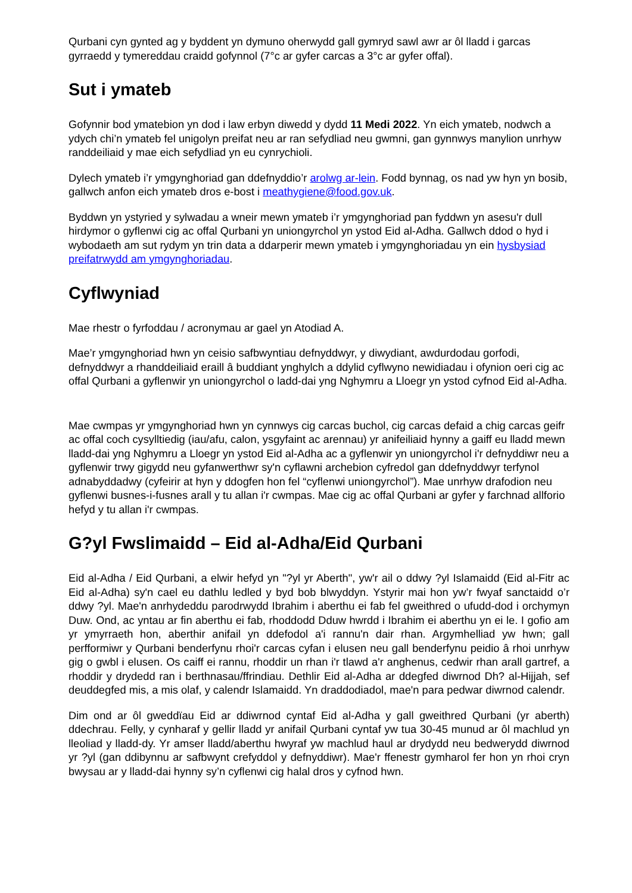Qurbani cyn gynted ag y byddent yn dymuno oherwydd gall gymryd sawl awr ar ôl lladd i garcas gyrraedd y tymereddau craidd gofynnol (7°c ar gyfer carcas a 3°c ar gyfer offal).
Sut i ymateb
Gofynnir bod ymatebion yn dod i law erbyn diwedd y dydd 11 Medi 2022. Yn eich ymateb, nodwch a ydych chi’n ymateb fel unigolyn preifat neu ar ran sefydliad neu gwmni, gan gynnwys manylion unrhyw randdeiliaid y mae eich sefydliad yn eu cynrychioli.
Dylech ymateb i’r ymgynghoriad gan ddefnyddio’r arolwg ar-lein. Fodd bynnag, os nad yw hyn yn bosib, gallwch anfon eich ymateb dros e-bost i meathygiene@food.gov.uk.
Byddwn yn ystyried y sylwadau a wneir mewn ymateb i’r ymgynghoriad pan fyddwn yn asesu'r dull hirdymor o gyflenwi cig ac offal Qurbani yn uniongyrchol yn ystod Eid al-Adha. Gallwch ddod o hyd i wybodaeth am sut rydym yn trin data a ddarperir mewn ymateb i ymgynghoriadau yn ein hysbysiad preifatrwydd am ymgynghoriadau.
Cyflwyniad
Mae rhestr o fyrfoddau / acronymau ar gael yn Atodiad A.
Mae’r ymgynghoriad hwn yn ceisio safbwyntiau defnyddwyr, y diwydiant, awdurdodau gorfodi, defnyddwyr a rhanddeiliaid eraill â buddiant ynghylch a ddylid cyflwyno newidiadau i ofynion oeri cig ac offal Qurbani a gyflenwir yn uniongyrchol o ladd-dai yng Nghymru a Lloegr yn ystod cyfnod Eid al-Adha.
Mae cwmpas yr ymgynghoriad hwn yn cynnwys cig carcas buchol, cig carcas defaid a chig carcas geifr ac offal coch cysylltiedig (iau/afu, calon, ysgyfaint ac arennau) yr anifeiliaid hynny a gaiff eu lladd mewn lladd-dai yng Nghymru a Lloegr yn ystod Eid al-Adha ac a gyflenwir yn uniongyrchol i'r defnyddiwr neu a gyflenwir trwy gigydd neu gyfanwerthwr sy'n cyflawni archebion cyfredol gan ddefnyddwyr terfynol adnabyddadwy (cyfeirir at hyn y ddogfen hon fel “cyflenwi uniongyrchol”). Mae unrhyw drafodion neu gyflenwi busnes-i-fusnes arall y tu allan i'r cwmpas. Mae cig ac offal Qurbani ar gyfer y farchnad allforio hefyd y tu allan i'r cwmpas.
G?yl Fwslimaidd – Eid al-Adha/Eid Qurbani
Eid al-Adha / Eid Qurbani, a elwir hefyd yn "?yl yr Aberth", yw'r ail o ddwy ?yl Islamaidd (Eid al-Fitr ac Eid al-Adha) sy'n cael eu dathlu ledled y byd bob blwyddyn. Ystyrir mai hon yw’r fwyaf sanctaidd o’r ddwy ?yl. Mae'n anrhydeddu parodrwydd Ibrahim i aberthu ei fab fel gweithred o ufudd-dod i orchymyn Duw. Ond, ac yntau ar fin aberthu ei fab, rhoddodd Dduw hwrdd i Ibrahim ei aberthu yn ei le. I gofio am yr ymyrraeth hon, aberthir anifail yn ddefodol a'i rannu'n dair rhan. Argymhelliad yw hwn; gall perfformiwr y Qurbani benderfynu rhoi'r carcas cyfan i elusen neu gall benderfynu peidio â rhoi unrhyw gig o gwbl i elusen. Os caiff ei rannu, rhoddir un rhan i'r tlawd a'r anghenus, cedwir rhan arall gartref, a rhoddir y drydedd ran i berthnasau/ffrindiau. Dethlir Eid al-Adha ar ddegfed diwrnod Dh? al-Hijjah, sef deuddegfed mis, a mis olaf, y calendr Islamaidd. Yn draddodiadol, mae'n para pedwar diwrnod calendr.
Dim ond ar ôl gweddïau Eid ar ddiwrnod cyntaf Eid al-Adha y gall gweithred Qurbani (yr aberth) ddechrau. Felly, y cynharaf y gellir lladd yr anifail Qurbani cyntaf yw tua 30-45 munud ar ôl machlud yn lleoliad y lladd-dy. Yr amser lladd/aberthu hwyraf yw machlud haul ar drydydd neu bedwerydd diwrnod yr ?yl (gan ddibynnu ar safbwynt crefyddol y defnyddiwr). Mae'r ffenestr gymharol fer hon yn rhoi cryn bwysau ar y lladd-dai hynny sy’n cyflenwi cig halal dros y cyfnod hwn.